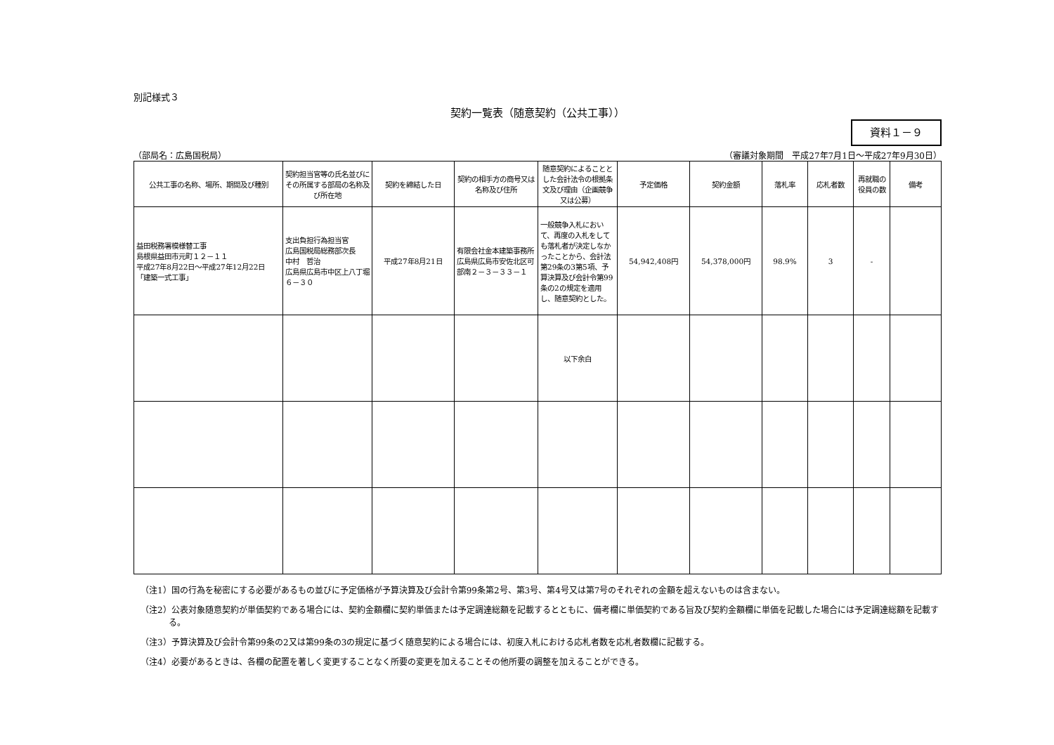別記様式３
契約一覧表（随意契約（公共工事））
資料１－９
（部局名：広島国税局） （審議対象期間　平成27年7月1日～平成27年9月30日）
| 公共工事の名称、場所、期間及び種別 | 契約担当官等の氏名並びにその所属する部局の名称及び所在地 | 契約を締結した日 | 契約の相手方の商号又は名称及び住所 | 随意契約によることとした会計法令の根拠条文及び理由（企画競争又は公募） | 予定価格 | 契約金額 | 落札率 | 応札者数 | 再就職の役員の数 | 備考 |
| --- | --- | --- | --- | --- | --- | --- | --- | --- | --- | --- |
| 益田税務署模様替工事 島根県益田市元町１２－１１ 平成27年8月22日～平成27年12月22日 「建築一式工事」 | 支出負担行為担当官 広島国税局総務部次長 中村 哲治 広島県広島市中区上八丁堀６－３０ | 平成27年8月21日 | 有限会社金本建築事務所 広島県広島市安佐北区可部南２－３－３３－１ | 一般競争入札において、再度の入札をしても落札者が決定しなかったことから、会計法第29条の3第5項、予算決算及び会計令第99条の2の規定を適用し、随意契約とした。 | 54,942,408円 | 54,378,000円 | 98.9% | 3 | - | |
| | | | | 以下余白 | | | | | | |
（注1）国の行為を秘密にする必要があるもの並びに予定価格が予算決算及び会計令第99条第2号、第3号、第4号又は第7号のそれぞれの金額を超えないものは含まない。
（注2）公表対象随意契約が単価契約である場合には、契約金額欄に契約単価または予定調達総額を記載するとともに、備考欄に単価契約である旨及び契約金額欄に単価を記載した場合には予定調達総額を記載する。
（注3）予算決算及び会計令第99条の2又は第99条の3の規定に基づく随意契約による場合には、初度入札における応札者数を応札者数欄に記載する。
（注4）必要があるときは、各欄の配置を著しく変更することなく所要の変更を加えることその他所要の調整を加えることができる。